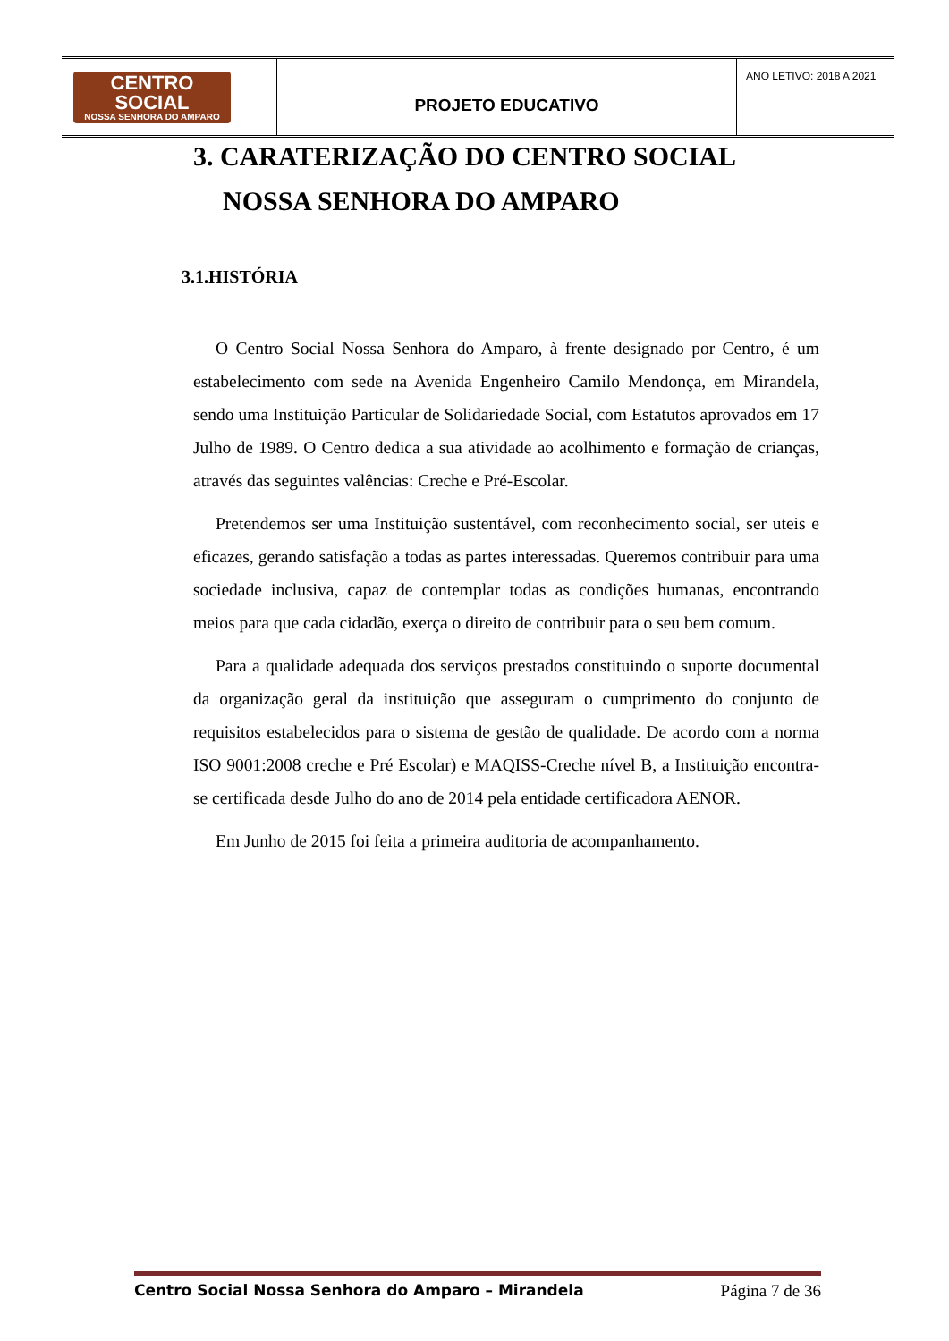| CENTRO SOCIAL NOSSA SENHORA DO AMPARO | PROJETO EDUCATIVO | ANO LETIVO: 2018 A 2021 |
3. CARATERIZAÇÃO DO CENTRO SOCIAL NOSSA SENHORA DO AMPARO
3.1.HISTÓRIA
O Centro Social Nossa Senhora do Amparo, à frente designado por Centro, é um estabelecimento com sede na Avenida Engenheiro Camilo Mendonça, em Mirandela, sendo uma Instituição Particular de Solidariedade Social, com Estatutos aprovados em 17 Julho de 1989. O Centro dedica a sua atividade ao acolhimento e formação de crianças, através das seguintes valências: Creche e Pré-Escolar.
Pretendemos ser uma Instituição sustentável, com reconhecimento social, ser uteis e eficazes, gerando satisfação a todas as partes interessadas. Queremos contribuir para uma sociedade inclusiva, capaz de contemplar todas as condições humanas, encontrando meios para que cada cidadão, exerça o direito de contribuir para o seu bem comum.
Para a qualidade adequada dos serviços prestados constituindo o suporte documental da organização geral da instituição que asseguram o cumprimento do conjunto de requisitos estabelecidos para o sistema de gestão de qualidade. De acordo com a norma ISO 9001:2008 creche e Pré Escolar) e MAQISS-Creche nível B, a Instituição encontra-se certificada desde Julho do ano de 2014 pela entidade certificadora AENOR.
Em Junho de 2015 foi feita a primeira auditoria de acompanhamento.
Centro Social Nossa Senhora do Amparo – Mirandela Página 7 de 36